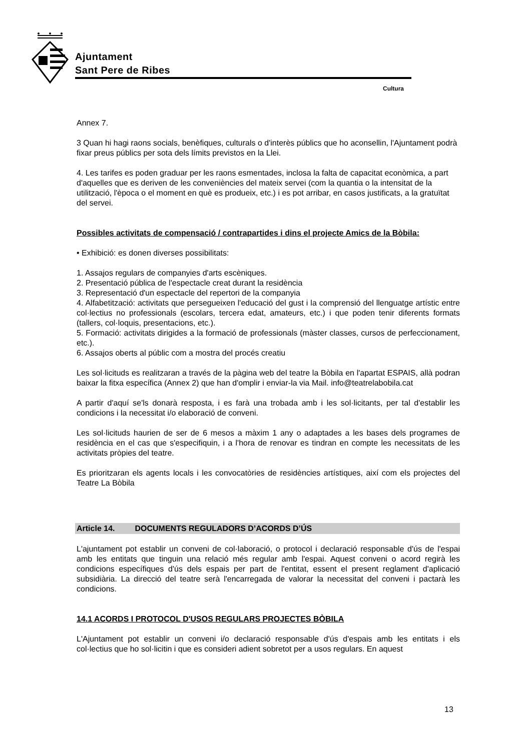Ajuntament
Sant Pere de Ribes
Cultura
Annex 7.
3 Quan hi hagi raons socials, benèfiques, culturals o d'interès públics que ho aconsellin, l'Ajuntament podrà fixar preus públics per sota dels límits previstos en la Llei.
4. Les tarifes es poden graduar per les raons esmentades, inclosa la falta de capacitat econòmica, a part d'aquelles que es deriven de les conveniències del mateix servei (com la quantia o la intensitat de la utilització, l'època o el moment en què es produeix, etc.) i es pot arribar, en casos justificats, a la gratuïtat del servei.
Possibles activitats de compensació / contrapartides i dins el projecte Amics de la Bòbila:
• Exhibició: es donen diverses possibilitats:
1. Assajos regulars de companyies d'arts escèniques.
2. Presentació pública de l'espectacle creat durant la residència
3. Representació d'un espectacle del repertori de la companyia
4. Alfabetització: activitats que persegueixen l'educació del gust i la comprensió del llenguatge artístic entre col·lectius no professionals (escolars, tercera edat, amateurs, etc.) i que poden tenir diferents formats (tallers, col·loquis, presentacions, etc.).
5. Formació: activitats dirigides a la formació de professionals (màster classes, cursos de perfeccionament, etc.).
6. Assajos oberts al públic com a mostra del procés creatiu
Les sol·licituds es realitzaran a través de la pàgina web del teatre la Bòbila en l'apartat ESPAIS, allà podran baixar la fitxa específica (Annex 2) que han d'omplir i enviar-la via Mail. info@teatrelabobila.cat
A partir d'aquí se'ls donarà resposta, i es farà una trobada amb i les sol·licitants, per tal d'establir les condicions i la necessitat i/o elaboració de conveni.
Les sol·licituds haurien de ser de 6 mesos a màxim 1 any o adaptades a les bases dels programes de residència en el cas que s'especifiquin, i a l'hora de renovar es tindran en compte les necessitats de les activitats pròpies del teatre.
Es prioritzaran els agents locals i les convocatòries de residències artístiques, així com els projectes del Teatre La Bòbila
Article 14. DOCUMENTS REGULADORS D’ACORDS D’ÚS
L'ajuntament pot establir un conveni de col·laboració, o protocol i declaració responsable d'ús de l'espai amb les entitats que tinguin una relació més regular amb l'espai. Aquest conveni o acord regirà les condicions específiques d'ús dels espais per part de l'entitat, essent el present reglament d'aplicació subsidiària. La direcció del teatre serà l'encarregada de valorar la necessitat del conveni i pactarà les condicions.
14.1 ACORDS I PROTOCOL D'USOS REGULARS PROJECTES BÒBILA
L'Ajuntament pot establir un conveni i/o declaració responsable d'ús d'espais amb les entitats i els col·lectius que ho sol·licitin i que es consideri adient sobretot per a usos regulars. En aquest
13